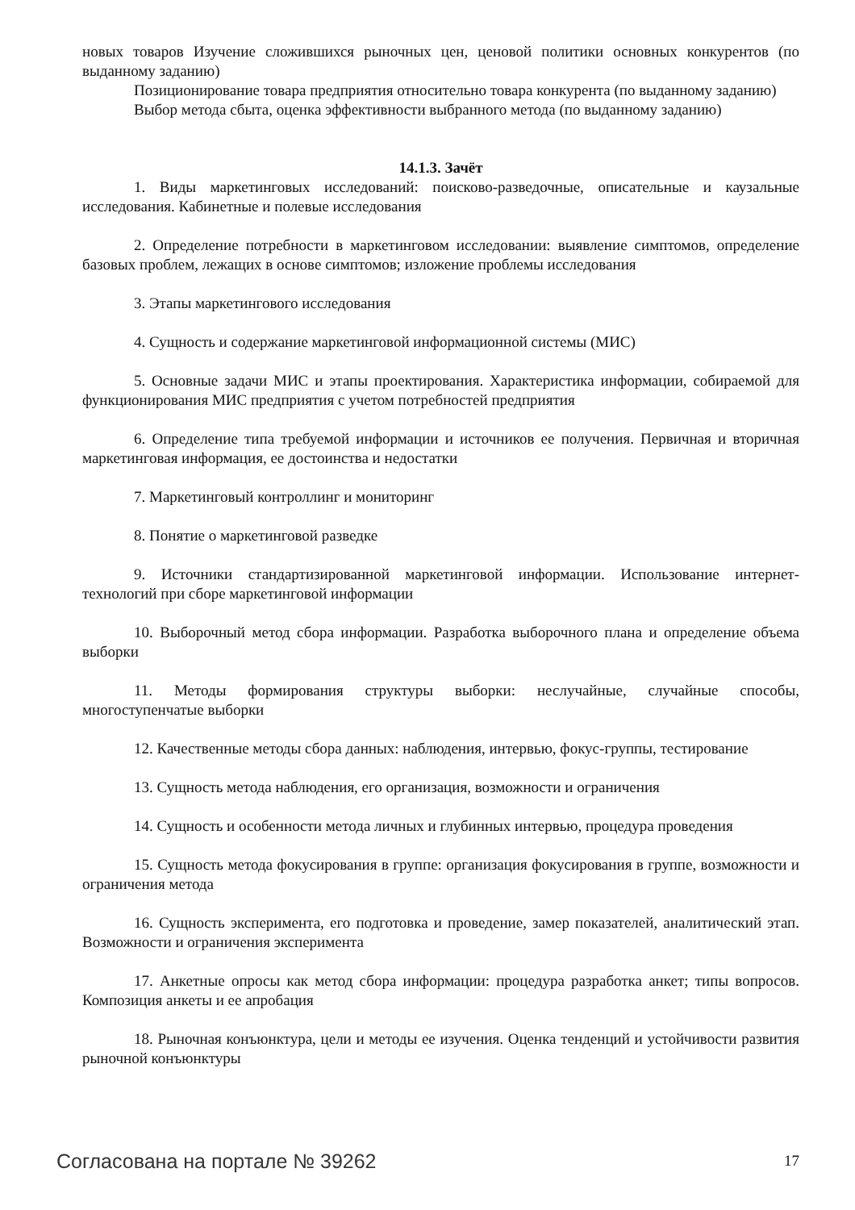новых товаров Изучение сложившихся рыночных цен, ценовой политики основных конкурентов (по выданному заданию)
Позиционирование товара предприятия относительно товара конкурента (по выданному заданию)
Выбор метода сбыта, оценка эффективности выбранного метода (по выданному заданию)
14.1.3. Зачёт
1. Виды маркетинговых исследований: поисково-разведочные, описательные и каузальные исследования. Кабинетные и полевые исследования
2. Определение потребности в маркетинговом исследовании: выявление симптомов, определение базовых проблем, лежащих в основе симптомов; изложение проблемы исследования
3. Этапы маркетингового исследования
4. Сущность и содержание маркетинговой информационной системы (МИС)
5. Основные задачи МИС и этапы проектирования. Характеристика информации, собираемой для функционирования МИС предприятия с учетом потребностей предприятия
6. Определение типа требуемой информации и источников ее получения. Первичная и вторичная маркетинговая информация, ее достоинства и недостатки
7. Маркетинговый контроллинг и мониторинг
8. Понятие о маркетинговой разведке
9. Источники стандартизированной маркетинговой информации. Использование интернет-технологий при сборе маркетинговой информации
10. Выборочный метод сбора информации. Разработка выборочного плана и определение объема выборки
11. Методы формирования структуры выборки: неслучайные, случайные способы, многоступенчатые выборки
12. Качественные методы сбора данных: наблюдения, интервью, фокус-группы, тестирование
13. Сущность метода наблюдения, его организация, возможности и ограничения
14. Сущность и особенности метода личных и глубинных интервью, процедура проведения
15. Сущность метода фокусирования в группе: организация фокусирования в группе, возможности и ограничения метода
16. Сущность эксперимента, его подготовка и проведение, замер показателей, аналитический этап. Возможности и ограничения эксперимента
17. Анкетные опросы как метод сбора информации: процедура разработка анкет; типы вопросов. Композиция анкеты и ее апробация
18. Рыночная конъюнктура, цели и методы ее изучения. Оценка тенденций и устойчивости развития рыночной конъюнктуры
Согласована на портале № 39262 17